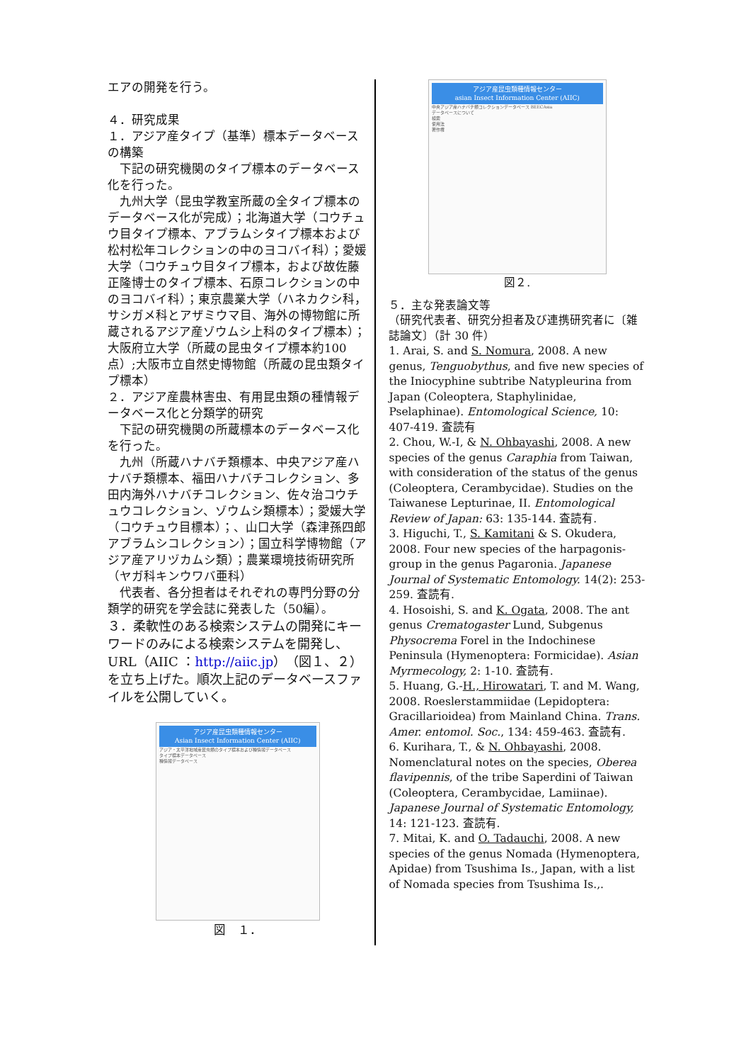エアの開発を行う。
４．研究成果
１．アジア産タイプ（基準）標本データベースの構築
　下記の研究機関のタイプ標本のデータベース化を行った。
　九州大学（昆虫学教室所蔵の全タイプ標本のデータベース化が完成）；北海道大学（コウチュウ目タイプ標本、アブラムシタイプ標本および松村松年コレクションの中のヨコバイ科）；愛媛大学（コウチュウ目タイプ標本，および故佐藤正隆博士のタイプ標本、石原コレクションの中のヨコバイ科）；東京農業大学（ハネカクシ科，サシガメ科とアザミウマ目、海外の博物館に所蔵されるアジア産ゾウムシ上科のタイプ標本）；大阪府立大学（所蔵の昆虫タイプ標本約100点）;大阪市立自然史博物館（所蔵の昆虫類タイプ標本）
２．アジア産農林害虫、有用昆虫類の種情報データベース化と分類学的研究
　下記の研究機関の所蔵標本のデータベース化を行った。
　九州（所蔵ハナバチ類標本、中央アジア産ハナバチ類標本、福田ハナバチコレクション、多田内海外ハナバチコレクション、佐々治コウチュウコレクション、ゾウムシ類標本）；愛媛大学（コウチュウ目標本）；、山口大学（森津孫四郎アブラムシコレクション）；国立科学博物館（アジア産アリヅカムシ類）；農業環境技術研究所（ヤガ科キンウワバ亜科）
　代表者、各分担者はそれぞれの専門分野の分類学的研究を学会誌に発表した（50編）。
３．柔軟性のある検索システムの開発にキーワードのみによる検索システムを開発し、URL（AIIC ：http://aiic.jp）（図１、２）を立ち上げた。順次上記のデータベースファイルを公開していく。
アジア産昆虫類種情報センター
Asian Insect Information Center (AIIC)
アジア・太平洋地域産昆虫類のタイプ標本および種情報データベース
タイプ標本データベース
種情報データベース
図　１．
アジア産昆虫類種情報センター
asian Insect Information Center (AIIC)
中央アジア産ハナバチ類コレクションデータベース BEECAsia
データベースについて
検索
使用法
著作権
図２.
５．主な発表論文等
（研究代表者、研究分担者及び連携研究者に〔雑誌論文〕（計 30 件）
1. Arai, S. and S. Nomura, 2008. A new genus, Tenguobythus, and five new species of the Iniocyphine subtribe Natypleurina from Japan (Coleoptera, Staphylinidae, Pselaphinae). Entomological Science, 10: 407-419. 査読有
2. Chou, W.-I, & N. Ohbayashi, 2008. A new species of the genus Caraphia from Taiwan, with consideration of the status of the genus (Coleoptera, Cerambycidae). Studies on the Taiwanese Lepturinae, II. Entomological Review of Japan: 63: 135-144. 査読有.
3. Higuchi, T., S. Kamitani & S. Okudera, 2008. Four new species of the harpagonis-group in the genus Pagaronia. Japanese Journal of Systematic Entomology. 14(2): 253-259. 査読有.
4. Hosoishi, S. and K. Ogata, 2008. The ant genus Crematogaster Lund, Subgenus Physocrema Forel in the Indochinese Peninsula (Hymenoptera: Formicidae). Asian Myrmecology, 2: 1-10. 査読有.
5. Huang, G.-H., Hirowatari, T. and M. Wang, 2008. Roeslerstammiidae (Lepidoptera: Gracillarioidea) from Mainland China. Trans. Amer. entomol. Soc., 134: 459-463. 査読有.
6. Kurihara, T., & N. Ohbayashi, 2008. Nomenclatural notes on the species, Oberea flavipennis, of the tribe Saperdini of Taiwan (Coleoptera, Cerambycidae, Lamiinae). Japanese Journal of Systematic Entomology, 14: 121-123. 査読有.
7. Mitai, K. and O. Tadauchi, 2008. A new species of the genus Nomada (Hymenoptera, Apidae) from Tsushima Is., Japan, with a list of Nomada species from Tsushima Is.,.